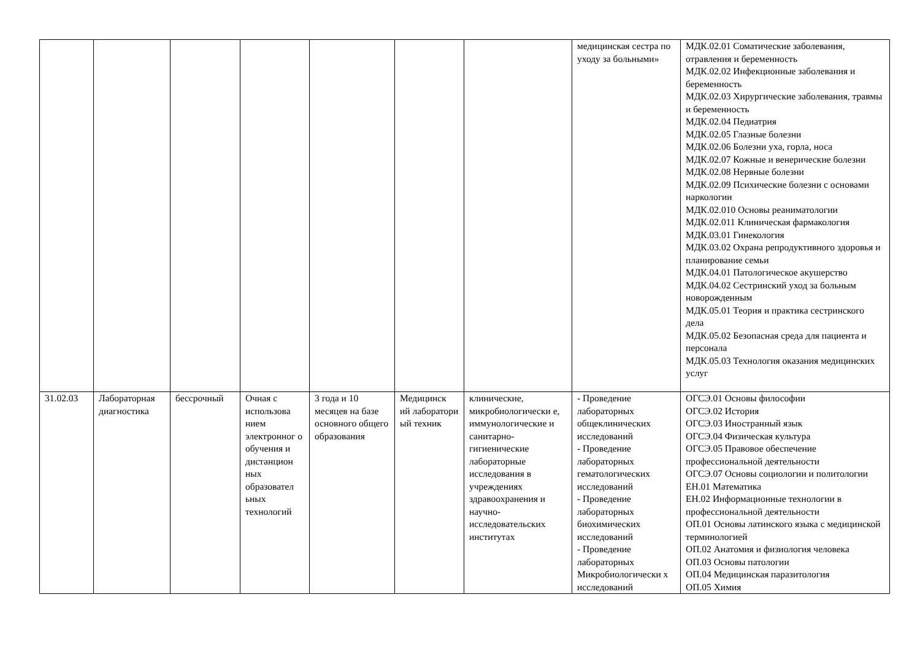| | | | | | | | медицинская сестра по уходу за больными» | МДК.02.01 Соматические заболевания, отравления и беременность МДК.02.02 Инфекционные заболевания и беременность МДК.02.03 Хирургические заболевания, травмы и беременность МДК.02.04 Педиатрия МДК.02.05 Глазные болезни МДК.02.06 Болезни уха, горла, носа МДК.02.07 Кожные и венерические болезни МДК.02.08 Нервные болезни МДК.02.09 Психические болезни с основами наркологии МДК.02.010 Основы реаниматологии МДК.02.011 Клиническая фармакология МДК.03.01 Гинекология МДК.03.02 Охрана репродуктивного здоровья и планирование семьи МДК.04.01 Патологическое акушерство МДК.04.02 Сестринский уход за больным новорожденным МДК.05.01 Теория и практика сестринского дела МДК.05.02 Безопасная среда для пациента и персонала МДК.05.03 Технология оказания медицинских услуг |
| 31.02.03 | Лабораторная диагностика | бессрочный | Очная с использова нием электронног о обучения и дистанцион ных образовател ьных технологий | 3 года и 10 месяцев на базе основного общего образования | Медицинск ий лаборатори ый техник | клинические, микробиологически е, иммунологические и санитарно-гигиенические лабораторные исследования в учреждениях здравоохранения и научно-исследовательских институтах | - Проведение лабораторных общеклинических исследований - Проведение лабораторных гематологических исследований - Проведение лабораторных биохимических исследований - Проведение лабораторных Микробиологически х исследований | ОГСЭ.01 Основы философии ОГСЭ.02 История ОГСЭ.03 Иностранный язык ОГСЭ.04 Физическая культура ОГСЭ.05 Правовое обеспечение профессиональной деятельности ОГСЭ.07 Основы социологии и политологии ЕН.01 Математика ЕН.02 Информационные технологии в профессиональной деятельности ОП.01 Основы латинского языка с медицинской терминологией ОП.02 Анатомия и физиология человека ОП.03 Основы патологии ОП.04 Медицинская паразитология ОП.05 Химия |